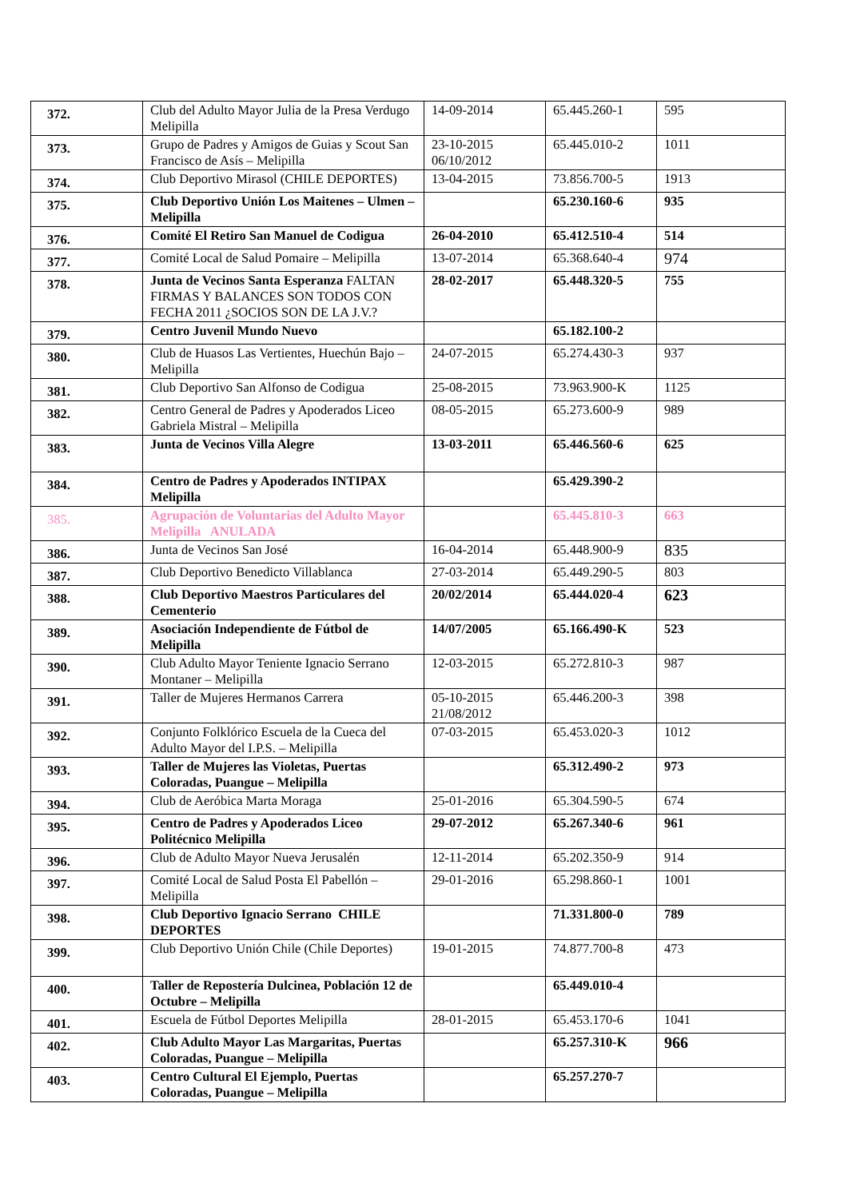| 372. | Club del Adulto Mayor Julia de la Presa Verdugo Melipilla | 14-09-2014 | 65.445.260-1 | 595 |
| 373. | Grupo de Padres y Amigos de Guias y Scout San Francisco de Asís – Melipilla | 23-10-2015 06/10/2012 | 65.445.010-2 | 1011 |
| 374. | Club Deportivo Mirasol (CHILE DEPORTES) | 13-04-2015 | 73.856.700-5 | 1913 |
| 375. | Club Deportivo Unión Los Maitenes – Ulmen – Melipilla | | 65.230.160-6 | 935 |
| 376. | Comité El Retiro San Manuel de Codigua | 26-04-2010 | 65.412.510-4 | 514 |
| 377. | Comité Local de Salud Pomaire – Melipilla | 13-07-2014 | 65.368.640-4 | 974 |
| 378. | Junta de Vecinos Santa Esperanza FALTAN FIRMAS Y BALANCES SON TODOS CON FECHA 2011 ¿SOCIOS SON DE LA J.V.? | 28-02-2017 | 65.448.320-5 | 755 |
| 379. | Centro Juvenil Mundo Nuevo | | 65.182.100-2 | |
| 380. | Club de Huasos Las Vertientes, Huechún Bajo – Melipilla | 24-07-2015 | 65.274.430-3 | 937 |
| 381. | Club Deportivo San Alfonso de Codigua | 25-08-2015 | 73.963.900-K | 1125 |
| 382. | Centro General de Padres y Apoderados Liceo Gabriela Mistral – Melipilla | 08-05-2015 | 65.273.600-9 | 989 |
| 383. | Junta de Vecinos Villa Alegre | 13-03-2011 | 65.446.560-6 | 625 |
| 384. | Centro de Padres y Apoderados INTIPAX Melipilla | | 65.429.390-2 | |
| 385. | Agrupación de Voluntarias del Adulto Mayor Melipilla ANULADA | | 65.445.810-3 | 663 |
| 386. | Junta de Vecinos San José | 16-04-2014 | 65.448.900-9 | 835 |
| 387. | Club Deportivo Benedicto Villablanca | 27-03-2014 | 65.449.290-5 | 803 |
| 388. | Club Deportivo Maestros Particulares del Cementerio | 20/02/2014 | 65.444.020-4 | 623 |
| 389. | Asociación Independiente de Fútbol de Melipilla | 14/07/2005 | 65.166.490-K | 523 |
| 390. | Club Adulto Mayor Teniente Ignacio Serrano Montaner – Melipilla | 12-03-2015 | 65.272.810-3 | 987 |
| 391. | Taller de Mujeres Hermanos Carrera | 05-10-2015 21/08/2012 | 65.446.200-3 | 398 |
| 392. | Conjunto Folklórico Escuela de la Cueca del Adulto Mayor del I.P.S. – Melipilla | 07-03-2015 | 65.453.020-3 | 1012 |
| 393. | Taller de Mujeres las Violetas, Puertas Coloradas, Puangue – Melipilla | | 65.312.490-2 | 973 |
| 394. | Club de Aeróbica Marta Moraga | 25-01-2016 | 65.304.590-5 | 674 |
| 395. | Centro de Padres y Apoderados Liceo Politécnico Melipilla | 29-07-2012 | 65.267.340-6 | 961 |
| 396. | Club de Adulto Mayor Nueva Jerusalén | 12-11-2014 | 65.202.350-9 | 914 |
| 397. | Comité Local de Salud Posta El Pabellón – Melipilla | 29-01-2016 | 65.298.860-1 | 1001 |
| 398. | Club Deportivo Ignacio Serrano CHILE DEPORTES | | 71.331.800-0 | 789 |
| 399. | Club Deportivo Unión Chile (Chile Deportes) | 19-01-2015 | 74.877.700-8 | 473 |
| 400. | Taller de Repostería Dulcinea, Población 12 de Octubre – Melipilla | | 65.449.010-4 | |
| 401. | Escuela de Fútbol Deportes Melipilla | 28-01-2015 | 65.453.170-6 | 1041 |
| 402. | Club Adulto Mayor Las Margaritas, Puertas Coloradas, Puangue – Melipilla | | 65.257.310-K | 966 |
| 403. | Centro Cultural El Ejemplo, Puertas Coloradas, Puangue – Melipilla | | 65.257.270-7 | |